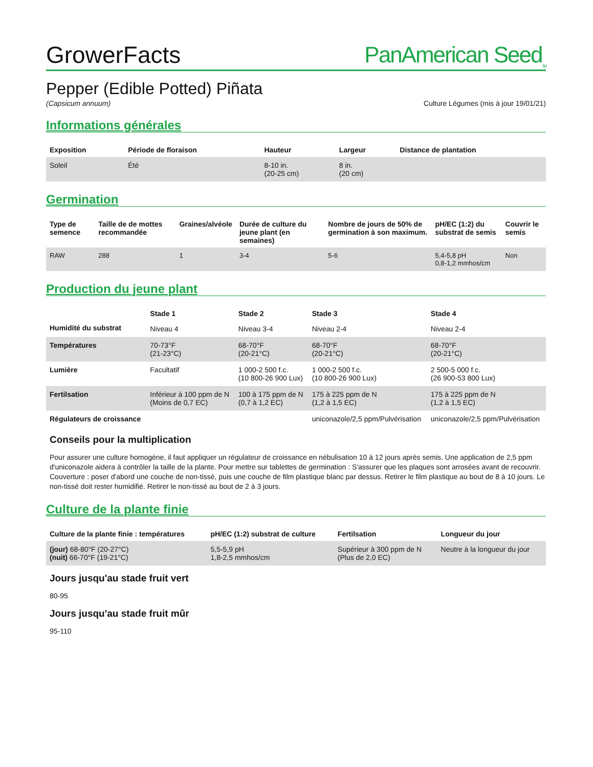GrowerFacts
PanAmerican Seed<sub>TM</sub>
Pepper (Edible Potted) Piñata
(Capsicum annuum) Culture Légumes (mis à jour 19/01/21)
Informations générales
| Exposition | Période de floraison | Hauteur | Largeur | Distance de plantation |
| --- | --- | --- | --- | --- |
| Soleil | Été | 8-10 in. (20-25 cm) | 8 in. (20 cm) | |
Germination
| Type de semence | Taille de de mottes recommandée | Graines/alvéole | Durée de culture du jeune plant (en semaines) | Nombre de jours de 50% de germination à son maximum. | pH/EC (1:2) du substrat de semis | Couvrir le semis |
| --- | --- | --- | --- | --- | --- | --- |
| RAW | 288 | 1 | 3-4 | 5-6 | 5,4-5,8 pH 0,8-1,2 mmhos/cm | Non |
Production du jeune plant
| | Stade 1 | Stade 2 | Stade 3 | Stade 4 |
| --- | --- | --- | --- | --- |
| Humidité du substrat | Niveau 4 | Niveau 3-4 | Niveau 2-4 | Niveau 2-4 |
| Températures | 70-73°F (21-23°C) | 68-70°F (20-21°C) | 68-70°F (20-21°C) | 68-70°F (20-21°C) |
| Lumière | Facultatif | 1 000-2 500 f.c. (10 800-26 900 Lux) | 1 000-2 500 f.c. (10 800-26 900 Lux) | 2 500-5 000 f.c. (26 900-53 800 Lux) |
| Fertilsation | Inférieur à 100 ppm de N (Moins de 0,7 EC) | 100 à 175 ppm de N (0,7 à 1,2 EC) | 175 à 225 ppm de N (1,2 à 1,5 EC) | 175 à 225 ppm de N (1,2 à 1,5 EC) |
| Régulateurs de croissance | | | uniconazole/2,5 ppm/Pulvérisation | uniconazole/2,5 ppm/Pulvérisation |
Conseils pour la multiplication
Pour assurer une culture homogène, il faut appliquer un régulateur de croissance en nébulisation 10 à 12 jours après semis. Une application de 2,5 ppm d'uniconazole aidera à contrôler la taille de la plante. Pour mettre sur tablettes de germination : S'assurer que les plaques sont arrosées avant de recouvrir. Couverture : poser d'abord une couche de non-tissé, puis une couche de film plastique blanc par dessus. Retirer le film plastique au bout de 8 à 10 jours. Le non-tissé doit rester humidifié. Retirer le non-tissé au bout de 2 à 3 jours.
Culture de la plante finie
| Culture de la plante finie : températures | pH/EC (1:2) substrat de culture | Fertilsation | Longueur du jour |
| --- | --- | --- | --- |
| (jour) 68-80°F (20-27°C) (nuit) 66-70°F (19-21°C) | 5,5-5,9 pH 1,8-2,5 mmhos/cm | Supérieur à 300 ppm de N (Plus de 2,0 EC) | Neutre à la longueur du jour |
Jours jusqu'au stade fruit vert
80-95
Jours jusqu'au stade fruit mûr
95-110